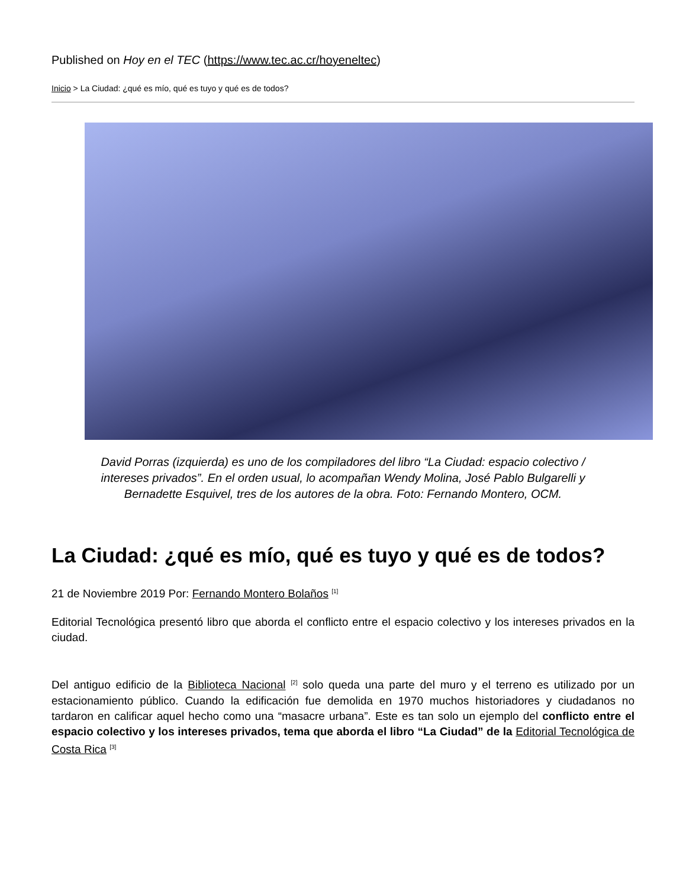Published on Hoy en el TEC (https://www.tec.ac.cr/hoyeneltec)
Inicio > La Ciudad: ¿qué es mío, qué es tuyo y qué es de todos?
David Porras (izquierda) es uno de los compiladores del libro “La Ciudad: espacio colectivo / intereses privados”. En el orden usual, lo acompañan Wendy Molina, José Pablo Bulgarelli y Bernadette Esquivel, tres de los autores de la obra. Foto: Fernando Montero, OCM.
La Ciudad: ¿qué es mío, qué es tuyo y qué es de todos?
21 de Noviembre 2019 Por: Fernando Montero Bolaños <sup>[1]</sup>
Editorial Tecnológica presentó libro que aborda el conflicto entre el espacio colectivo y los intereses privados en la ciudad.
Del antiguo edificio de la Biblioteca Nacional <sup>[2]</sup> solo queda una parte del muro y el terreno es utilizado por un estacionamiento público. Cuando la edificación fue demolida en 1970 muchos historiadores y ciudadanos no tardaron en calificar aquel hecho como una “masacre urbana”. Este es tan solo un ejemplo del conflicto entre el espacio colectivo y los intereses privados, tema que aborda el libro “La Ciudad” de la Editorial Tecnológica de Costa Rica <sup>[3]</sup>